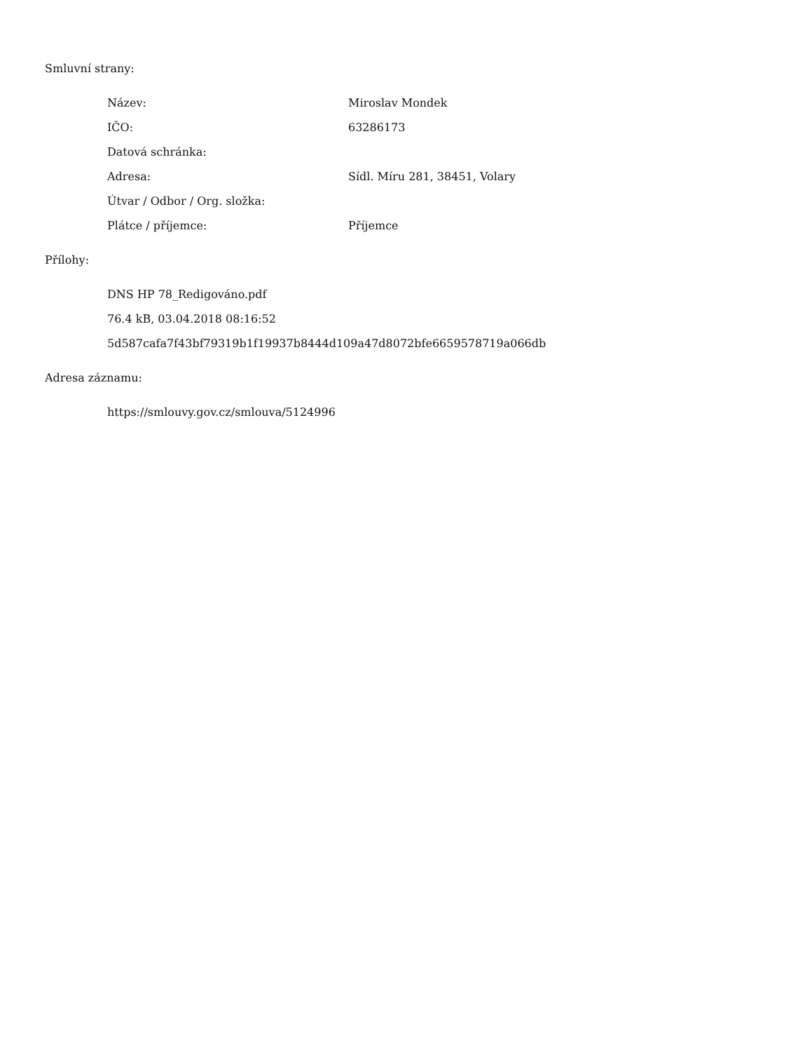Smluvní strany:
| Název: | Miroslav Mondek |
| IČO: | 63286173 |
| Datová schránka: | |
| Adresa: | Sídl. Míru 281, 38451, Volary |
| Útvar / Odbor / Org. složka: | |
| Plátce / příjemce: | Příjemce |
Přílohy:
DNS HP 78_Redigováno.pdf
76.4 kB, 03.04.2018 08:16:52
5d587cafa7f43bf79319b1f19937b8444d109a47d8072bfe6659578719a066db
Adresa záznamu:
https://smlouvy.gov.cz/smlouva/5124996